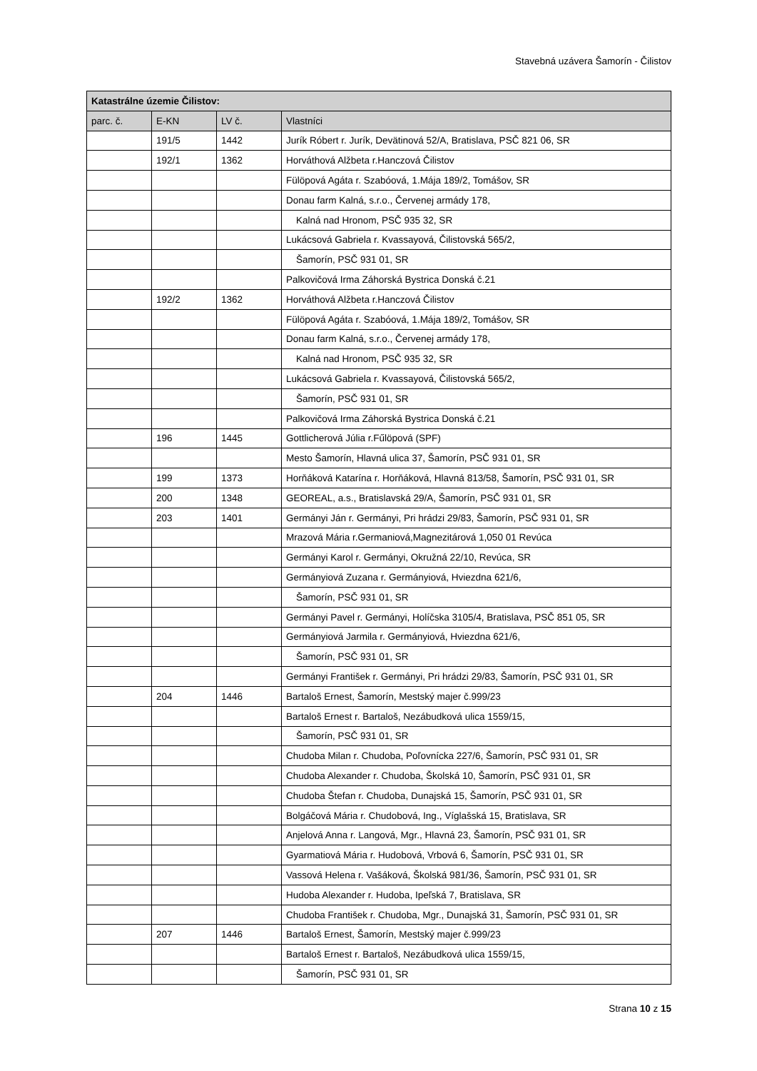Stavebná uzávera Šamorín - Čilistov
| Katastrálne územie Čilistov: | | | |
| --- | --- | --- | --- |
| parc. č. | E-KN | LV č. | Vlastníci |
| | 191/5 | 1442 | Jurík Róbert r. Jurík, Devätinová 52/A, Bratislava, PSČ 821 06, SR |
| | 192/1 | 1362 | Horváthová Alžbeta r.Hanczová Čilistov |
| | | | Fülöpová Agáta r. Szabóová, 1.Mája 189/2, Tomášov, SR |
| | | | Donau farm Kalná, s.r.o., Červenej armády 178, |
| | | | Kalná nad Hronom, PSČ 935 32, SR |
| | | | Lukácsová Gabriela r. Kvassayová, Čilistovská 565/2, |
| | | | Šamorín, PSČ 931 01, SR |
| | | | Palkovičová Irma Záhorská Bystrica Donská č.21 |
| | 192/2 | 1362 | Horváthová Alžbeta r.Hanczová Čilistov |
| | | | Fülöpová Agáta r. Szabóová, 1.Mája 189/2, Tomášov, SR |
| | | | Donau farm Kalná, s.r.o., Červenej armády 178, |
| | | | Kalná nad Hronom, PSČ 935 32, SR |
| | | | Lukácsová Gabriela r. Kvassayová, Čilistovská 565/2, |
| | | | Šamorín, PSČ 931 01, SR |
| | | | Palkovičová Irma Záhorská Bystrica Donská č.21 |
| | 196 | 1445 | Gottlicherová Júlia r.Fűlöpová (SPF) |
| | | | Mesto Šamorín, Hlavná ulica 37, Šamorín, PSČ 931 01, SR |
| | 199 | 1373 | Horňáková Katarína r. Horňáková, Hlavná 813/58, Šamorín, PSČ 931 01, SR |
| | 200 | 1348 | GEOREAL, a.s., Bratislavská 29/A, Šamorín, PSČ 931 01, SR |
| | 203 | 1401 | Germányi Ján r. Germányi, Pri hrádzi 29/83, Šamorín, PSČ 931 01, SR |
| | | | Mrazová Mária r.Germaniová,Magnezitárová 1,050 01 Revúca |
| | | | Germányi Karol r. Germányi, Okružná 22/10, Revúca, SR |
| | | | Germányiová Zuzana r. Germányiová, Hviezdna 621/6, |
| | | | Šamorín, PSČ 931 01, SR |
| | | | Germányi Pavel r. Germányi, Holíčska 3105/4, Bratislava, PSČ 851 05, SR |
| | | | Germányiová Jarmila r. Germányiová, Hviezdna 621/6, |
| | | | Šamorín, PSČ 931 01, SR |
| | | | Germányi František r. Germányi, Pri hrádzi 29/83, Šamorín, PSČ 931 01, SR |
| | 204 | 1446 | Bartaloš Ernest, Šamorín, Mestský majer č.999/23 |
| | | | Bartaloš Ernest r. Bartaloš, Nezábudková ulica 1559/15, |
| | | | Šamorín, PSČ 931 01, SR |
| | | | Chudoba Milan r. Chudoba, Poľovnícka 227/6, Šamorín, PSČ 931 01, SR |
| | | | Chudoba Alexander r. Chudoba, Školská 10, Šamorín, PSČ 931 01, SR |
| | | | Chudoba Štefan r. Chudoba, Dunajská 15, Šamorín, PSČ 931 01, SR |
| | | | Bolgáčová Mária r. Chudobová, Ing., Víglašská 15, Bratislava, SR |
| | | | Anjelová Anna r. Langová, Mgr., Hlavná 23, Šamorín, PSČ 931 01, SR |
| | | | Gyarmatiová Mária r. Hudobová, Vrbová 6, Šamorín, PSČ 931 01, SR |
| | | | Vassová Helena r. Vašáková, Školská 981/36, Šamorín, PSČ 931 01, SR |
| | | | Hudoba Alexander r. Hudoba, Ipeľská 7, Bratislava, SR |
| | | | Chudoba František r. Chudoba, Mgr., Dunajská 31, Šamorín, PSČ 931 01, SR |
| | 207 | 1446 | Bartaloš Ernest, Šamorín, Mestský majer č.999/23 |
| | | | Bartaloš Ernest r. Bartaloš, Nezábudková ulica 1559/15, |
| | | | Šamorín, PSČ 931 01, SR |
Strana 10 z 15